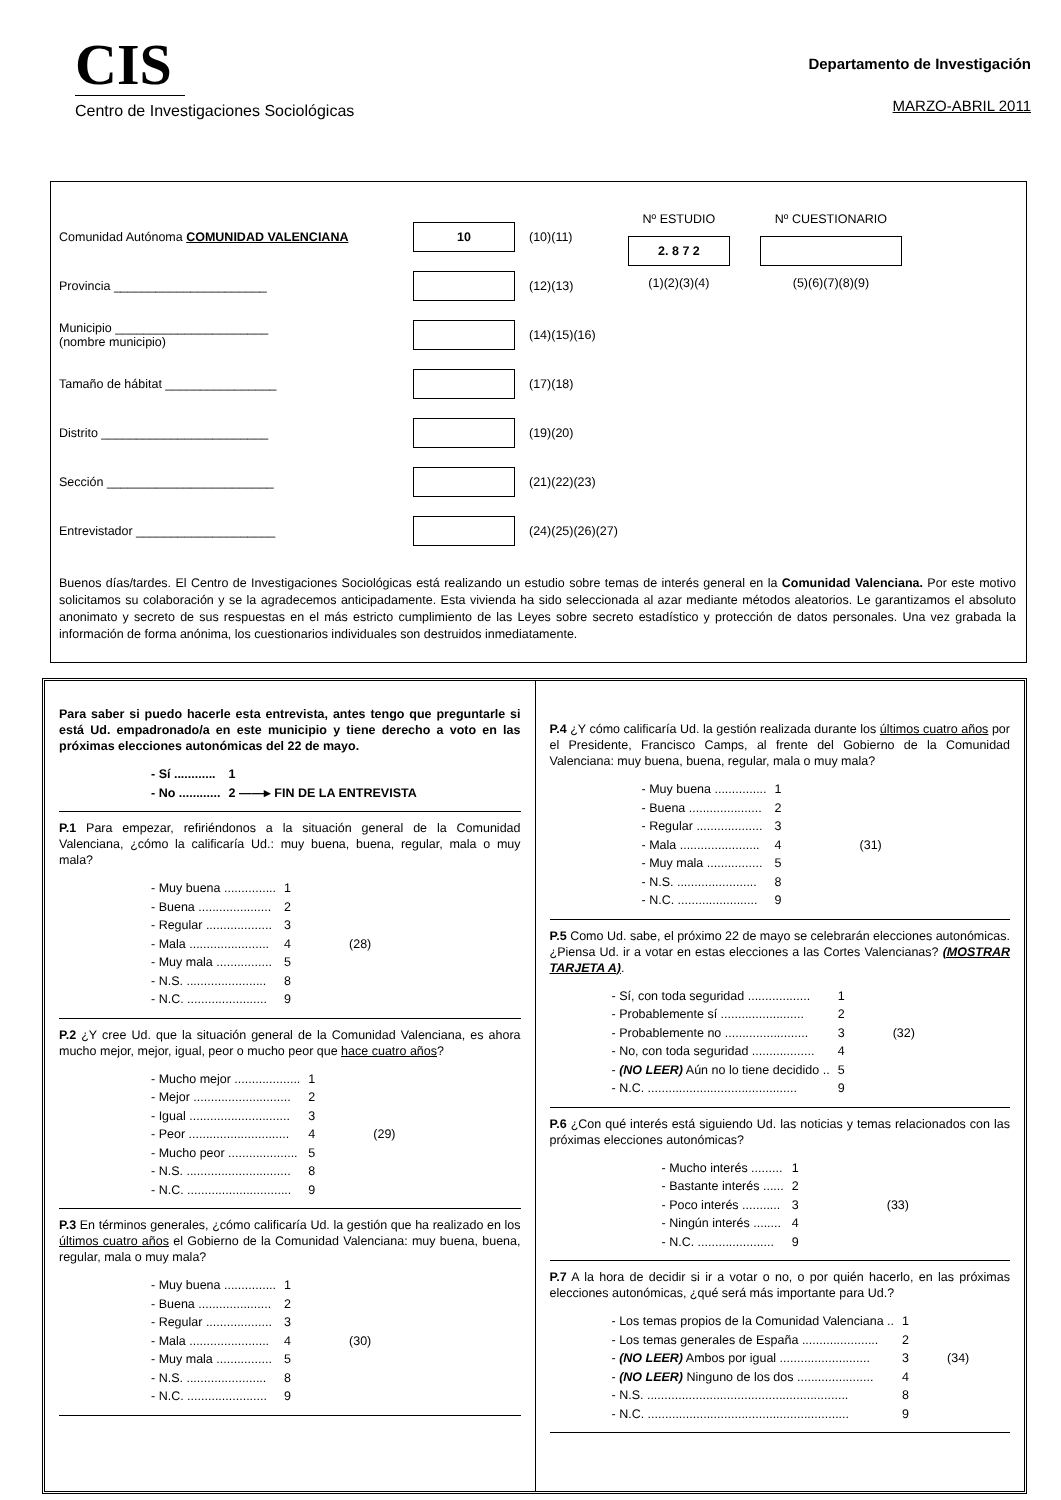CIS
Centro de Investigaciones Sociológicas
Departamento de Investigación
MARZO-ABRIL 2011
Comunidad Autónoma COMUNIDAD VALENCIANA 10 (10)(11)
Provincia ______________________ (12)(13)
Municipio ______________________
(nombre municipio) (14)(15)(16)
Tamaño de hábitat ________________ (17)(18)
Distrito ________________________ (19)(20)
Sección ________________________ (21)(22)(23)
Entrevistador ____________________ (24)(25)(26)(27)
Nº ESTUDIO
2. 8 7 2
(1)(2)(3)(4)
Nº CUESTIONARIO
(5)(6)(7)(8)(9)
Buenos días/tardes. El Centro de Investigaciones Sociológicas está realizando un estudio sobre temas de interés general en la Comunidad Valenciana. Por este motivo solicitamos su colaboración y se la agradecemos anticipadamente. Esta vivienda ha sido seleccionada al azar mediante métodos aleatorios. Le garantizamos el absoluto anonimato y secreto de sus respuestas en el más estricto cumplimiento de las Leyes sobre secreto estadístico y protección de datos personales. Una vez grabada la información de forma anónima, los cuestionarios individuales son destruidos inmediatamente.
Para saber si puedo hacerle esta entrevista, antes tengo que preguntarle si está Ud. empadronado/a en este municipio y tiene derecho a voto en las próximas elecciones autonómicas del 22 de mayo.
| - Sí ............ | 1 |
| - No ............ | 2 ——▸ FIN DE LA ENTREVISTA |
P.1 Para empezar, refiriéndonos a la situación general de la Comunidad Valenciana, ¿cómo la calificaría Ud.: muy buena, buena, regular, mala o muy mala?
| - Muy buena ............... | 1 | |
| - Buena ..................... | 2 | |
| - Regular ................... | 3 | |
| - Mala ....................... | 4 | (28) |
| - Muy mala ................ | 5 | |
| - N.S. ....................... | 8 | |
| - N.C. ....................... | 9 | |
P.2 ¿Y cree Ud. que la situación general de la Comunidad Valenciana, es ahora mucho mejor, mejor, igual, peor o mucho peor que hace cuatro años?
| - Mucho mejor ................... | 1 | |
| - Mejor ............................ | 2 | |
| - Igual ............................. | 3 | |
| - Peor ............................. | 4 | (29) |
| - Mucho peor .................... | 5 | |
| - N.S. .............................. | 8 | |
| - N.C. .............................. | 9 | |
P.3 En términos generales, ¿cómo calificaría Ud. la gestión que ha realizado en los últimos cuatro años el Gobierno de la Comunidad Valenciana: muy buena, buena, regular, mala o muy mala?
| - Muy buena ............... | 1 | |
| - Buena ..................... | 2 | |
| - Regular ................... | 3 | |
| - Mala ....................... | 4 | (30) |
| - Muy mala ................ | 5 | |
| - N.S. ....................... | 8 | |
| - N.C. ....................... | 9 | |
P.4 ¿Y cómo calificaría Ud. la gestión realizada durante los últimos cuatro años por el Presidente, Francisco Camps, al frente del Gobierno de la Comunidad Valenciana: muy buena, buena, regular, mala o muy mala?
| - Muy buena ............... | 1 | |
| - Buena ..................... | 2 | |
| - Regular ................... | 3 | |
| - Mala ....................... | 4 | (31) |
| - Muy mala ................ | 5 | |
| - N.S. ....................... | 8 | |
| - N.C. ....................... | 9 | |
P.5 Como Ud. sabe, el próximo 22 de mayo se celebrarán elecciones autonómicas. ¿Piensa Ud. ir a votar en estas elecciones a las Cortes Valencianas? (MOSTRAR TARJETA A).
| - Sí, con toda seguridad .................. | 1 | |
| - Probablemente sí ........................ | 2 | |
| - Probablemente no ........................ | 3 | (32) |
| - No, con toda seguridad .................. | 4 | |
| - (NO LEER) Aún no lo tiene decidido .. | 5 | |
| - N.C. ........................................... | 9 | |
P.6 ¿Con qué interés está siguiendo Ud. las noticias y temas relacionados con las próximas elecciones autonómicas?
| - Mucho interés ......... | 1 | |
| - Bastante interés ...... | 2 | |
| - Poco interés ........... | 3 | (33) |
| - Ningún interés ........ | 4 | |
| - N.C. ...................... | 9 | |
P.7 A la hora de decidir si ir a votar o no, o por quién hacerlo, en las próximas elecciones autonómicas, ¿qué será más importante para Ud.?
| - Los temas propios de la Comunidad Valenciana .. | 1 | |
| - Los temas generales de España ...................... | 2 | |
| - (NO LEER) Ambos por igual .......................... | 3 | (34) |
| - (NO LEER) Ninguno de los dos ...................... | 4 | |
| - N.S. .......................................................... | 8 | |
| - N.C. .......................................................... | 9 | |